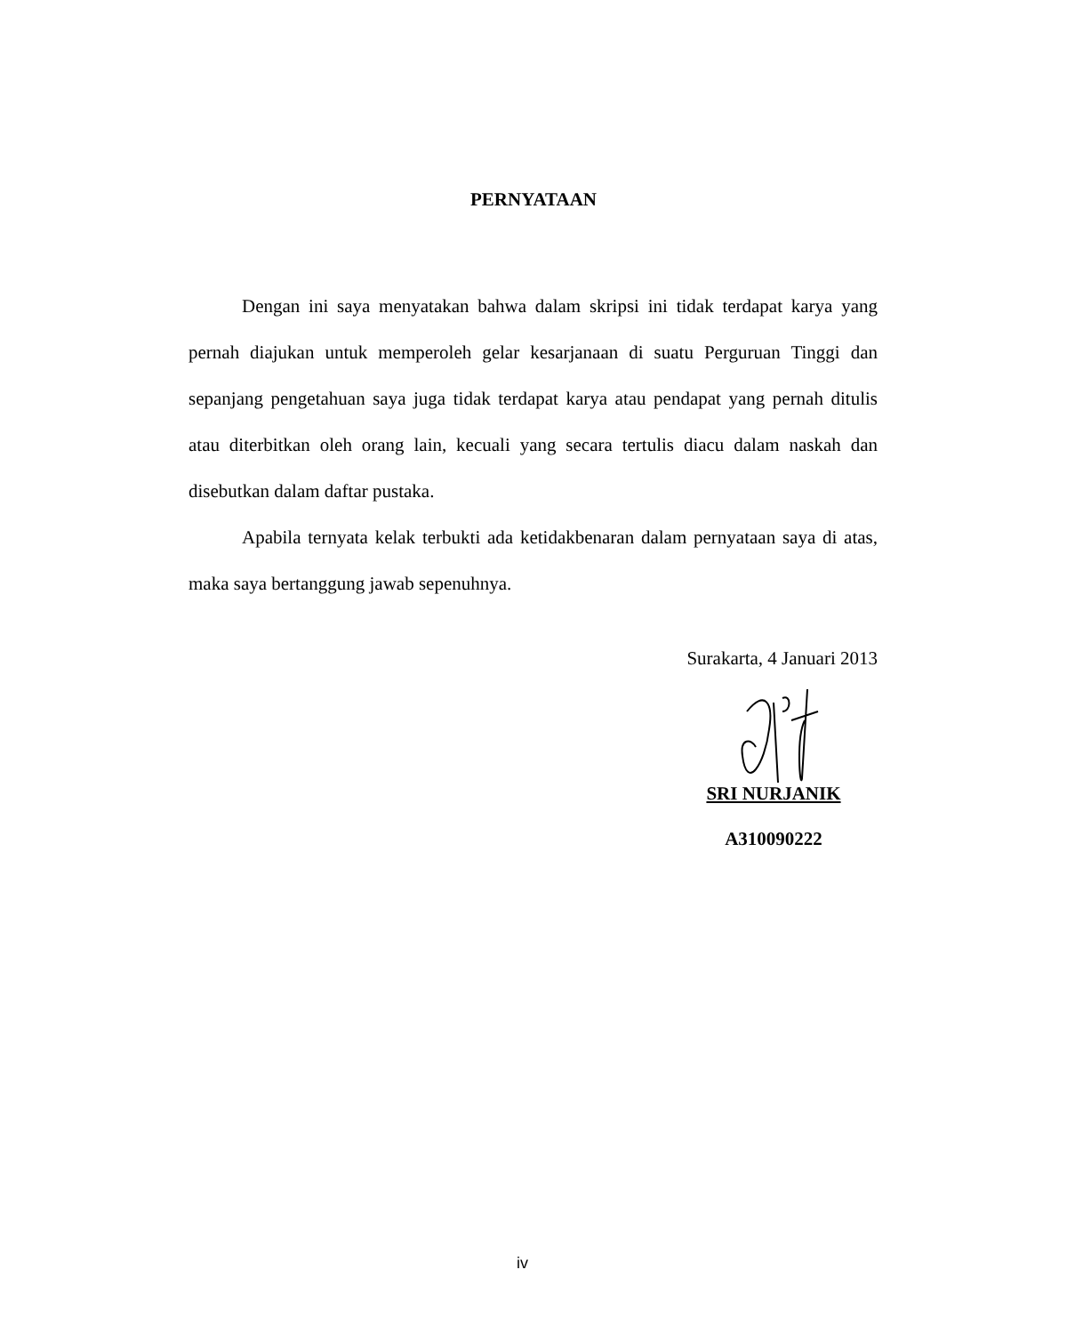PERNYATAAN
Dengan ini saya menyatakan bahwa dalam skripsi ini tidak terdapat karya yang pernah diajukan untuk memperoleh gelar kesarjanaan di suatu Perguruan Tinggi dan sepanjang pengetahuan saya juga tidak terdapat karya atau pendapat yang pernah ditulis atau diterbitkan oleh orang lain, kecuali yang secara tertulis diacu dalam naskah dan disebutkan dalam daftar pustaka.
Apabila ternyata kelak terbukti ada ketidakbenaran dalam pernyataan saya di atas, maka saya bertanggung jawab sepenuhnya.
Surakarta, 4 Januari 2013
SRI NURJANIK
A310090222
iv